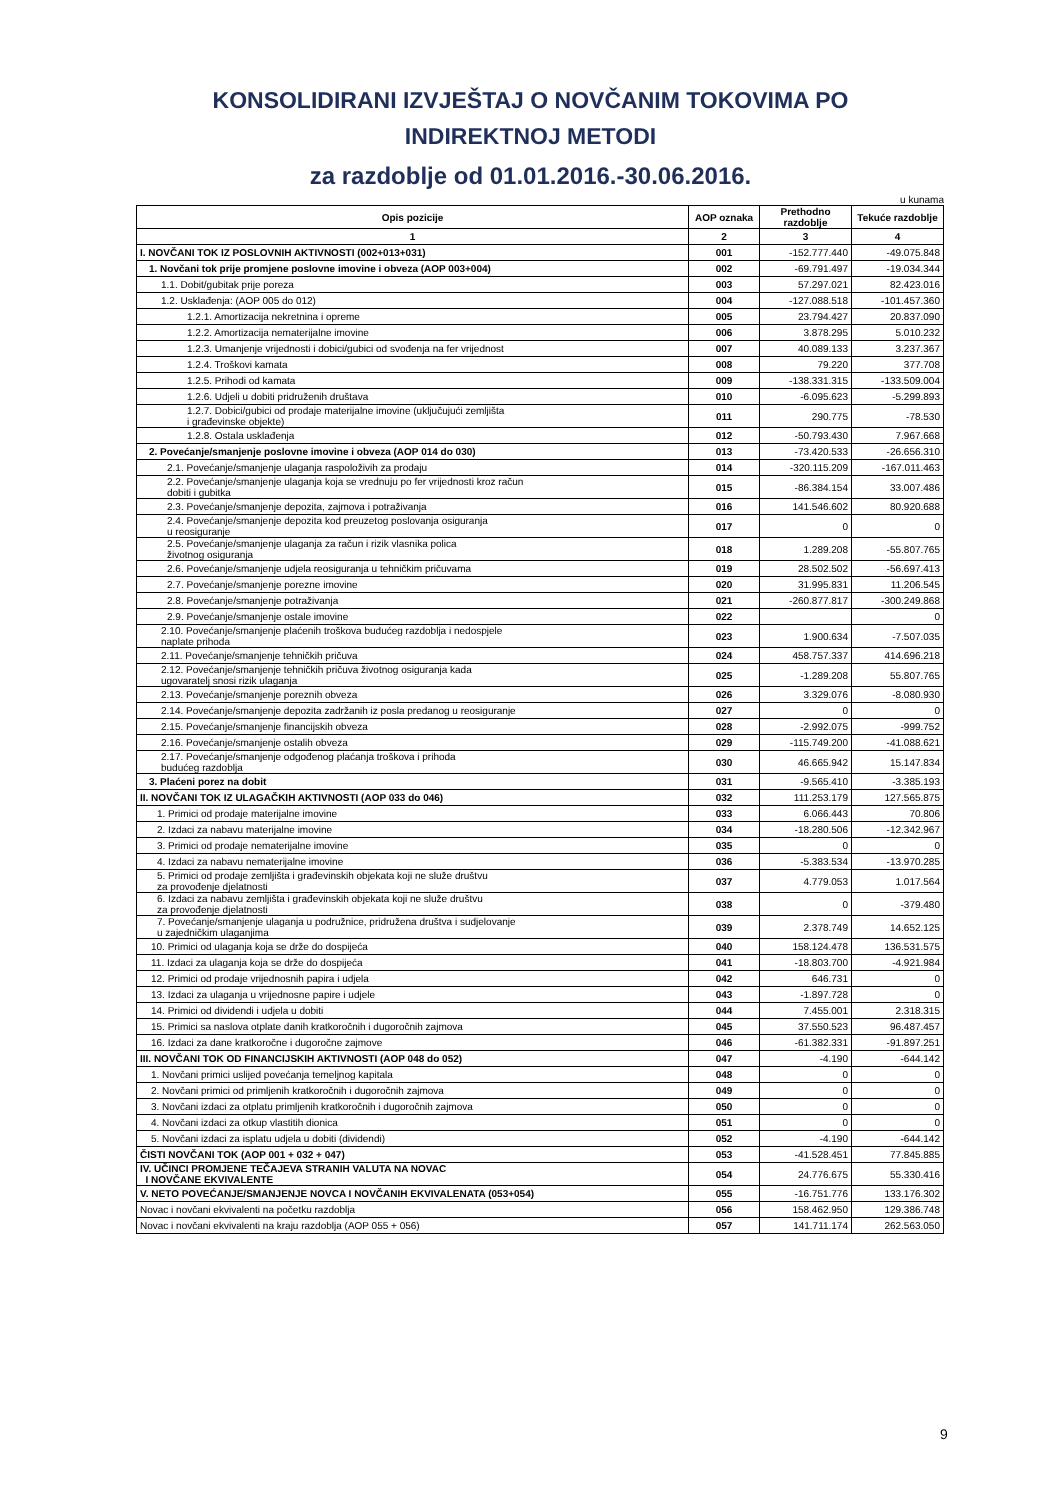KONSOLIDIRANI IZVJEŠTAJ O NOVČANIM TOKOVIMA PO
INDIREKTNOJ METODI
za razdoblje od 01.01.2016.-30.06.2016.
u kunama
| Opis pozicije | AOP oznaka | Prethodno razdoblje | Tekuće razdoblje |
| --- | --- | --- | --- |
| 1 | 2 | 3 | 4 |
| I. NOVČANI TOK IZ POSLOVNIH AKTIVNOSTI (002+013+031) | 001 | -152.777.440 | -49.075.848 |
| 1. Novčani tok prije promjene poslovne imovine i obveza (AOP 003+004) | 002 | -69.791.497 | -19.034.344 |
| 1.1. Dobit/gubitak prije poreza | 003 | 57.297.021 | 82.423.016 |
| 1.2. Usklađenja: (AOP 005 do 012) | 004 | -127.088.518 | -101.457.360 |
| 1.2.1. Amortizacija nekretnina i opreme | 005 | 23.794.427 | 20.837.090 |
| 1.2.2. Amortizacija nematerijalne imovine | 006 | 3.878.295 | 5.010.232 |
| 1.2.3. Umanjenje vrijednosti i dobici/gubici od svođenja na fer vrijednost | 007 | 40.089.133 | 3.237.367 |
| 1.2.4. Troškovi kamata | 008 | 79.220 | 377.708 |
| 1.2.5. Prihodi od kamata | 009 | -138.331.315 | -133.509.004 |
| 1.2.6. Udjeli u dobiti pridruženih društava | 010 | -6.095.623 | -5.299.893 |
| 1.2.7. Dobici/gubici od prodaje materijalne imovine (uključujući zemljišta i građevinske objekte) | 011 | 290.775 | -78.530 |
| 1.2.8. Ostala usklađenja | 012 | -50.793.430 | 7.967.668 |
| 2. Povećanje/smanjenje poslovne imovine i obveza (AOP 014 do 030) | 013 | -73.420.533 | -26.656.310 |
| 2.1. Povećanje/smanjenje ulaganja raspoloživih za prodaju | 014 | -320.115.209 | -167.011.463 |
| 2.2. Povećanje/smanjenje ulaganja koja se vrednuju po fer vrijednosti kroz račun dobiti i gubitka | 015 | -86.384.154 | 33.007.486 |
| 2.3. Povećanje/smanjenje depozita, zajmova i potraživanja | 016 | 141.546.602 | 80.920.688 |
| 2.4. Povećanje/smanjenje depozita kod preuzetog poslovanja osiguranja u reosiguranje | 017 | 0 | 0 |
| 2.5. Povećanje/smanjenje ulaganja za račun i rizik vlasnika polica životnog osiguranja | 018 | 1.289.208 | -55.807.765 |
| 2.6. Povećanje/smanjenje udjela reosiguranja u tehničkim pričuvama | 019 | 28.502.502 | -56.697.413 |
| 2.7. Povećanje/smanjenje porezne imovine | 020 | 31.995.831 | 11.206.545 |
| 2.8. Povećanje/smanjenje potraživanja | 021 | -260.877.817 | -300.249.868 |
| 2.9. Povećanje/smanjenje ostale imovine | 022 | | 0 |
| 2.10. Povećanje/smanjenje plaćenih troškova budućeg razdoblja i nedospjele naplate prihoda | 023 | 1.900.634 | -7.507.035 |
| 2.11. Povećanje/smanjenje tehničkih pričuva | 024 | 458.757.337 | 414.696.218 |
| 2.12. Povećanje/smanjenje tehničkih pričuva životnog osiguranja kada ugovaratelj snosi rizik ulaganja | 025 | -1.289.208 | 55.807.765 |
| 2.13. Povećanje/smanjenje poreznih obveza | 026 | 3.329.076 | -8.080.930 |
| 2.14. Povećanje/smanjenje depozita zadržanih iz posla predanog u reosiguranje | 027 | 0 | 0 |
| 2.15. Povećanje/smanjenje financijskih obveza | 028 | -2.992.075 | -999.752 |
| 2.16. Povećanje/smanjenje ostalih obveza | 029 | -115.749.200 | -41.088.621 |
| 2.17. Povećanje/smanjenje odgođenog plaćanja troškova i prihoda budućeg razdoblja | 030 | 46.665.942 | 15.147.834 |
| 3. Plaćeni porez na dobit | 031 | -9.565.410 | -3.385.193 |
| II. NOVČANI TOK IZ ULAGAČKIH AKTIVNOSTI (AOP 033 do 046) | 032 | 111.253.179 | 127.565.875 |
| 1. Primici od prodaje materijalne imovine | 033 | 6.066.443 | 70.806 |
| 2. Izdaci za nabavu materijalne imovine | 034 | -18.280.506 | -12.342.967 |
| 3. Primici od prodaje nematerijalne imovine | 035 | 0 | 0 |
| 4. Izdaci za nabavu nematerijalne imovine | 036 | -5.383.534 | -13.970.285 |
| 5. Primici od prodaje zemljišta i građevinskih objekata koji ne služe društvu za provođenje djelatnosti | 037 | 4.779.053 | 1.017.564 |
| 6. Izdaci za nabavu zemljišta i građevinskih objekata koji ne služe društvu za provođenje djelatnosti | 038 | 0 | -379.480 |
| 7. Povećanje/smanjenje ulaganja u podružnice, pridružena društva i sudjelovanje u zajedničkim ulaganjima | 039 | 2.378.749 | 14.652.125 |
| 10. Primici od ulaganja koja se drže do dospijeća | 040 | 158.124.478 | 136.531.575 |
| 11. Izdaci za ulaganja koja se drže do dospijeća | 041 | -18.803.700 | -4.921.984 |
| 12. Primici od prodaje vrijednosnih papira i udjela | 042 | 646.731 | 0 |
| 13. Izdaci za ulaganja u vrijednosne papire i udjele | 043 | -1.897.728 | 0 |
| 14. Primici od dividendi i udjela u dobiti | 044 | 7.455.001 | 2.318.315 |
| 15. Primici sa naslova otplate danih kratkoročnih i dugoročnih zajmova | 045 | 37.550.523 | 96.487.457 |
| 16. Izdaci za dane kratkoročne i dugoročne zajmove | 046 | -61.382.331 | -91.897.251 |
| III. NOVČANI TOK OD FINANCIJSKIH AKTIVNOSTI (AOP 048 do 052) | 047 | -4.190 | -644.142 |
| 1. Novčani primici uslijed povećanja temeljnog kapitala | 048 | 0 | 0 |
| 2. Novčani primici od primljenih kratkoročnih i dugoročnih zajmova | 049 | 0 | 0 |
| 3. Novčani izdaci za otplatu primljenih kratkoročnih i dugoročnih zajmova | 050 | 0 | 0 |
| 4. Novčani izdaci za otkup vlastitih dionica | 051 | 0 | 0 |
| 5. Novčani izdaci za isplatu udjela u dobiti (dividendi) | 052 | -4.190 | -644.142 |
| ČISTI NOVČANI TOK (AOP 001 + 032 + 047) | 053 | -41.528.451 | 77.845.885 |
| IV. UČINCI PROMJENE TEČAJEVA STRANIH VALUTA NA NOVAC I NOVČANE EKVIVALENTE | 054 | 24.776.675 | 55.330.416 |
| V. NETO POVEĆANJE/SMANJENJE NOVCA I NOVČANIH EKVIVALENATA (053+054) | 055 | -16.751.776 | 133.176.302 |
| Novac i novčani ekvivalenti na početku razdoblja | 056 | 158.462.950 | 129.386.748 |
| Novac i novčani ekvivalenti na kraju razdoblja (AOP 055 + 056) | 057 | 141.711.174 | 262.563.050 |
9